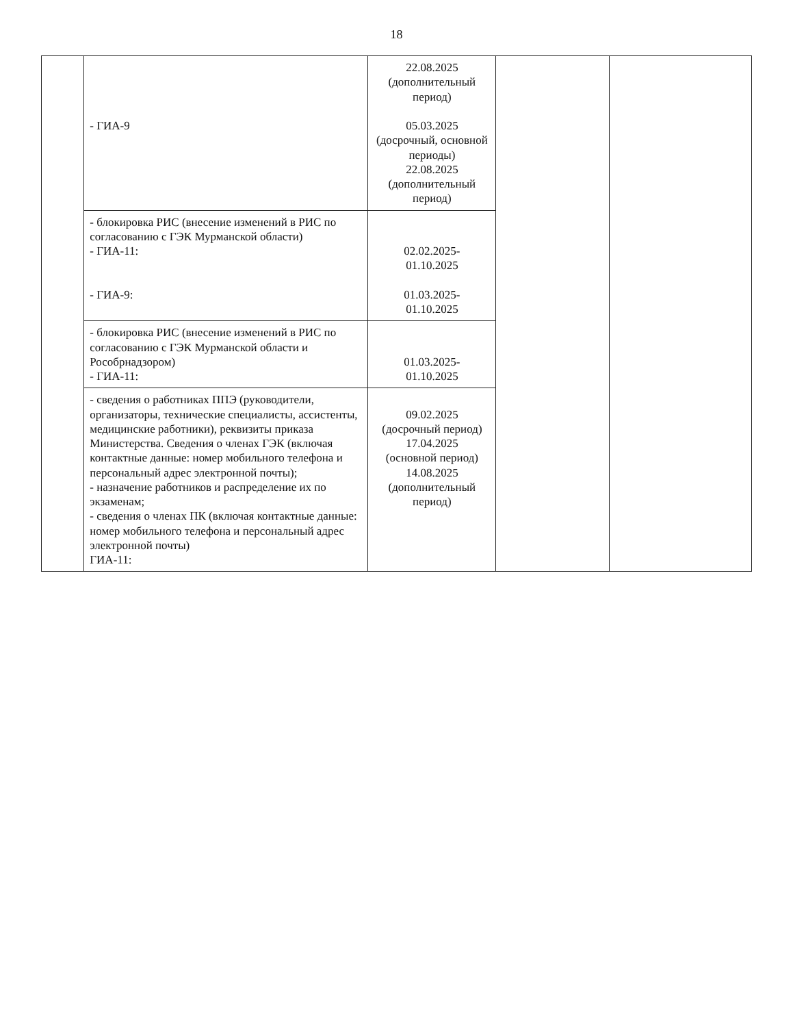18
| | - ГИА-9 | 22.08.2025 (дополнительный период) 05.03.2025 (досрочный, основной периоды) 22.08.2025 (дополнительный период) | | |
| | - блокировка РИС (внесение изменений в РИС по согласованию с ГЭК Мурманской области) - ГИА-11: - ГИА-9: | 02.02.2025- 01.10.2025 01.03.2025- 01.10.2025 | | |
| | - блокировка РИС (внесение изменений в РИС по согласованию с ГЭК Мурманской области и Рособрнадзором) - ГИА-11: | 01.03.2025- 01.10.2025 | | |
| | - сведения о работниках ППЭ (руководители, организаторы, технические специалисты, ассистенты, медицинские работники), реквизиты приказа Министерства. Сведения о членах ГЭК (включая контактные данные: номер мобильного телефона и персональный адрес электронной почты); - назначение работников и распределение их по экзаменам; - сведения о членах ПК (включая контактные данные: номер мобильного телефона и персональный адрес электронной почты) ГИА-11: | 09.02.2025 (досрочный период) 17.04.2025 (основной период) 14.08.2025 (дополнительный период) | | |